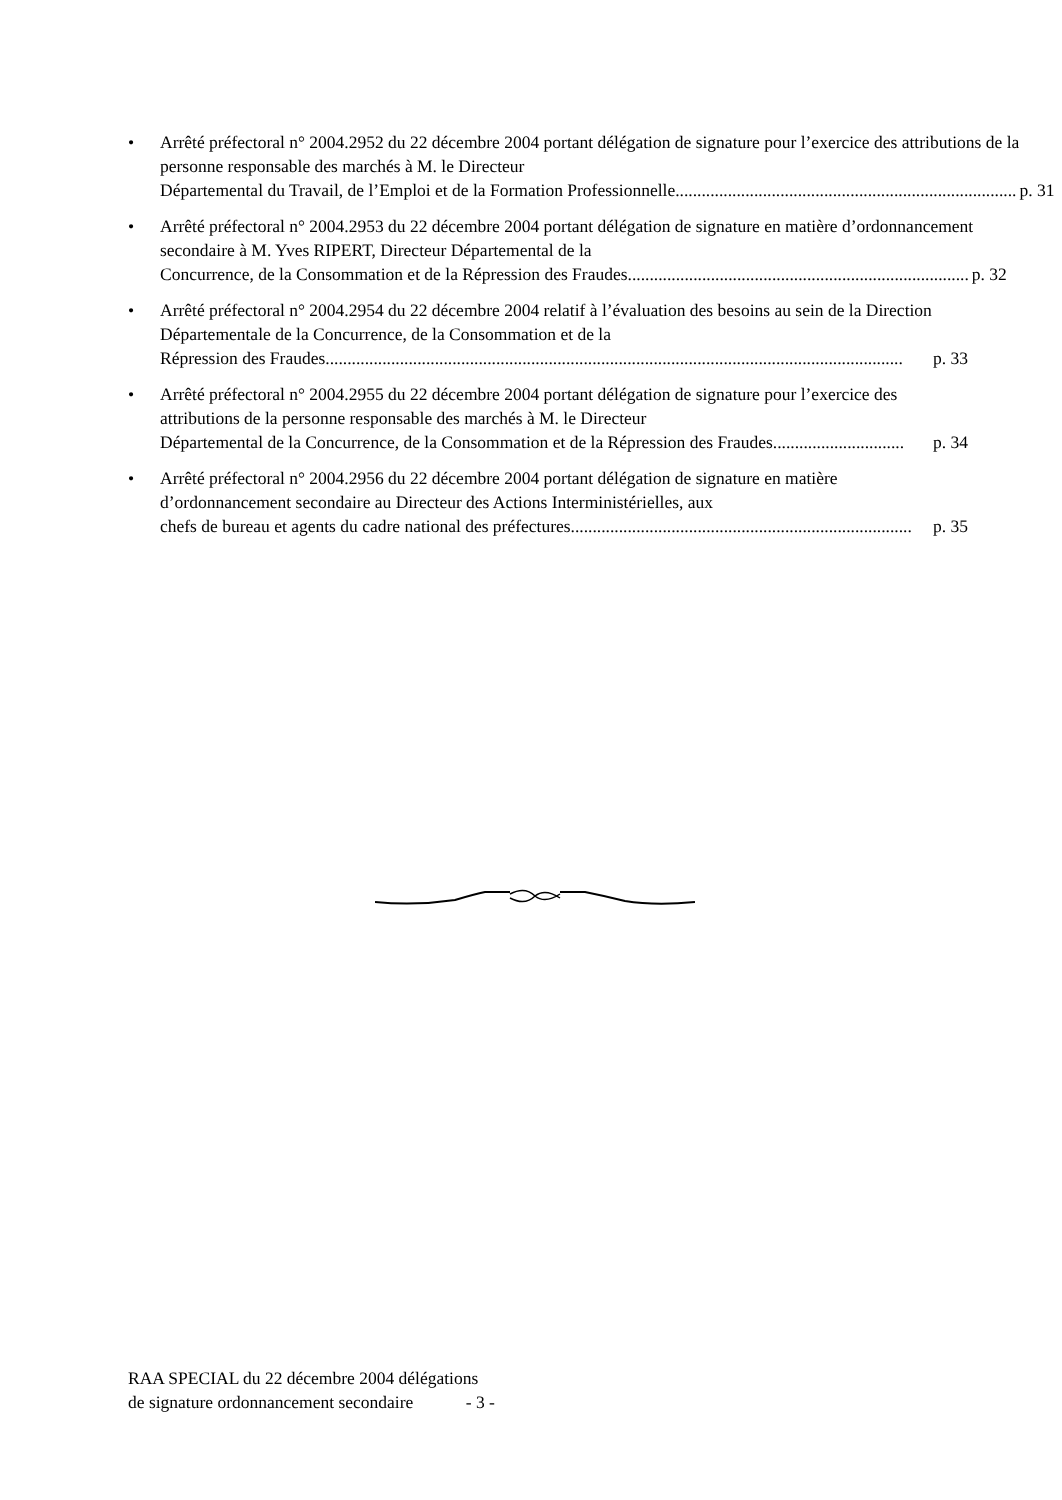• Arrêté préfectoral n° 2004.2952 du 22 décembre 2004 portant délégation de signature pour l’exercice des attributions de la personne responsable des marchés à M. le Directeur
Départemental du Travail, de l’Emploi et de la Formation Professionnelle .............................................................................. p. 31
• Arrêté préfectoral n° 2004.2953 du 22 décembre 2004 portant délégation de signature en matière d’ordonnancement secondaire à M. Yves RIPERT, Directeur Départemental de la
Concurrence, de la Consommation et de la Répression des Fraudes .............................................................................. p. 32
• Arrêté préfectoral n° 2004.2954 du 22 décembre 2004 relatif à l’évaluation des besoins au sein de la Direction Départementale de la Concurrence, de la Consommation et de la
Répression des Fraudes.................................................................................................................................... p. 33
• Arrêté préfectoral n° 2004.2955 du 22 décembre 2004 portant délégation de signature pour l’exercice des attributions de la personne responsable des marchés à M. le Directeur
Départemental de la Concurrence, de la Consommation et de la Répression des Fraudes.............................. p. 34
• Arrêté préfectoral n° 2004.2956 du 22 décembre 2004 portant délégation de signature en matière d’ordonnancement secondaire au Directeur des Actions Interministérielles, aux
chefs de bureau et agents du cadre national des préfectures.............................................................................. p. 35
RAA SPECIAL du 22 décembre 2004 délégations
de signature ordonnancement secondaire - 3 -